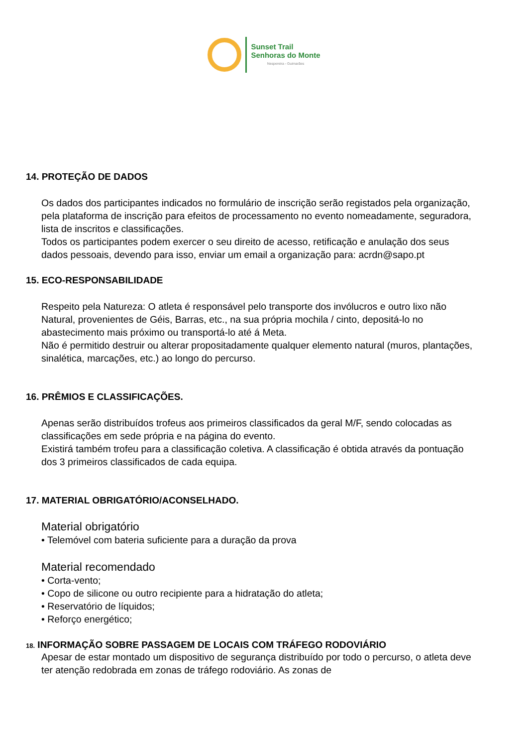Sunset Trail
Senhoras do Monte
Nespereira - Guimarães
14. PROTEÇÃO DE DADOS
Os dados dos participantes indicados no formulário de inscrição serão registados pela organização, pela plataforma de inscrição para efeitos de processamento no evento nomeadamente, seguradora, lista de inscritos e classificações.
Todos os participantes podem exercer o seu direito de acesso, retificação e anulação dos seus dados pessoais, devendo para isso, enviar um email a organização para: acrdn@sapo.pt
15. ECO-RESPONSABILIDADE
Respeito pela Natureza: O atleta é responsável pelo transporte dos invólucros e outro lixo não Natural, provenientes de Géis, Barras, etc., na sua própria mochila / cinto, depositá-lo no abastecimento mais próximo ou transportá-lo até á Meta.
Não é permitido destruir ou alterar propositadamente qualquer elemento natural (muros, plantações, sinalética, marcações, etc.) ao longo do percurso.
16. PRÊMIOS E CLASSIFICAÇÕES.
Apenas serão distribuídos trofeus aos primeiros classificados da geral M/F, sendo colocadas as classificações em sede própria e na página do evento.
Existirá também trofeu para a classificação coletiva. A classificação é obtida através da pontuação dos 3 primeiros classificados de cada equipa.
17. MATERIAL OBRIGATÓRIO/ACONSELHADO.
Material obrigatório
• Telemóvel com bateria suficiente para a duração da prova
Material recomendado
• Corta-vento;
• Copo de silicone ou outro recipiente para a hidratação do atleta;
• Reservatório de líquidos;
• Reforço energético;
18. INFORMAÇÃO SOBRE PASSAGEM DE LOCAIS COM TRÁFEGO RODOVIÁRIO
Apesar de estar montado um dispositivo de segurança distribuído por todo o percurso, o atleta deve ter atenção redobrada em zonas de tráfego rodoviário. As zonas de